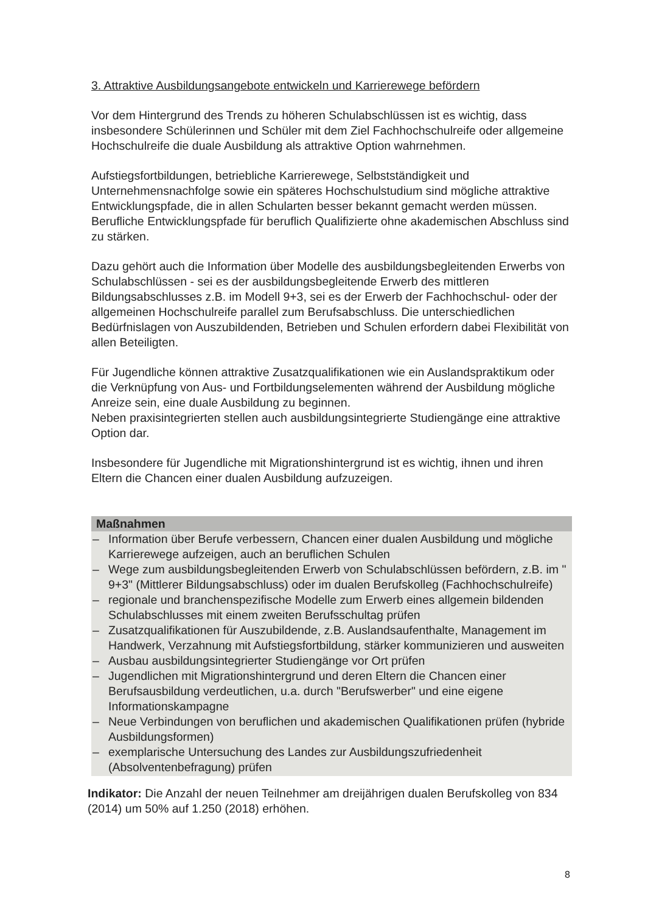3. Attraktive Ausbildungsangebote entwickeln und Karrierewege befördern
Vor dem Hintergrund des Trends zu höheren Schulabschlüssen ist es wichtig, dass insbesondere Schülerinnen und Schüler mit dem Ziel Fachhochschulreife oder allgemeine Hochschulreife die duale Ausbildung als attraktive Option wahrnehmen.
Aufstiegsfortbildungen, betriebliche Karrierewege, Selbstständigkeit und Unternehmensnachfolge sowie ein späteres Hochschulstudium sind mögliche attraktive Entwicklungspfade, die in allen Schularten besser bekannt gemacht werden müssen. Berufliche Entwicklungspfade für beruflich Qualifizierte ohne akademischen Abschluss sind zu stärken.
Dazu gehört auch die Information über Modelle des ausbildungsbegleitenden Erwerbs von Schulabschlüssen - sei es der ausbildungsbegleitende Erwerb des mittleren Bildungsabschlusses z.B. im Modell 9+3, sei es der Erwerb der Fachhochschul- oder der allgemeinen Hochschulreife parallel zum Berufsabschluss. Die unterschiedlichen Bedürfnislagen von Auszubildenden, Betrieben und Schulen erfordern dabei Flexibilität von allen Beteiligten.
Für Jugendliche können attraktive Zusatzqualifikationen wie ein Auslandspraktikum oder die Verknüpfung von Aus- und Fortbildungselementen während der Ausbildung mögliche Anreize sein, eine duale Ausbildung zu beginnen.
Neben praxisintegrierten stellen auch ausbildungsintegrierte Studiengänge eine attraktive Option dar.
Insbesondere für Jugendliche mit Migrationshintergrund ist es wichtig, ihnen und ihren Eltern die Chancen einer dualen Ausbildung aufzuzeigen.
Maßnahmen
– Information über Berufe verbessern, Chancen einer dualen Ausbildung und mögliche Karrierewege aufzeigen, auch an beruflichen Schulen
– Wege zum ausbildungsbegleitenden Erwerb von Schulabschlüssen befördern, z.B. im " 9+3" (Mittlerer Bildungsabschluss) oder im dualen Berufskolleg (Fachhochschulreife)
– regionale und branchenspezifische Modelle zum Erwerb eines allgemein bildenden Schulabschlusses mit einem zweiten Berufsschultag prüfen
– Zusatzqualifikationen für Auszubildende, z.B. Auslandsaufenthalte, Management im Handwerk, Verzahnung mit Aufstiegsfortbildung, stärker kommunizieren und ausweiten
– Ausbau ausbildungsintegrierter Studiengänge vor Ort prüfen
– Jugendlichen mit Migrationshintergrund und deren Eltern die Chancen einer Berufsausbildung verdeutlichen, u.a. durch "Berufswerber" und eine eigene Informationskampagne
– Neue Verbindungen von beruflichen und akademischen Qualifikationen prüfen (hybride Ausbildungsformen)
– exemplarische Untersuchung des Landes zur Ausbildungszufriedenheit (Absolventenbefragung) prüfen
Indikator: Die Anzahl der neuen Teilnehmer am dreijährigen dualen Berufskolleg von 834 (2014) um 50% auf 1.250 (2018) erhöhen.
8